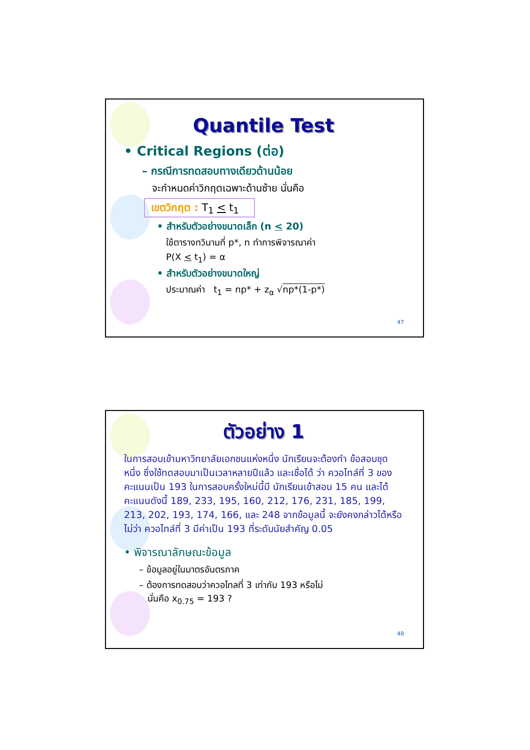Quantile Test
• Critical Regions (ต่อ)
– กรณีการทดสอบทางเดียวด้านน้อย
จะกำหนดค่าวิกฤตเฉพาะด้านซ้าย นั่นคือ
เขตวิกฤต : T<sub>1</sub> < t<sub>1</sub>
• สำหรับตัวอย่างขนาดเล็ก (n < 20)
ใช้ตารางทวินามที่ p*, n ทำการพิจารณาค่า
P(X < t<sub>1</sub>) = α
• สำหรับตัวอย่างขนาดใหญ่
ประมาณค่า t<sub>1</sub> = np* + z<sub>α</sub> √np*(1-p*)
47
ตัวอย่าง 1
ในการสอบเข้ามหาวิทยาลัยเอกชนแห่งหนึ่ง นักเรียนจะต้องทำ ข้อสอบชุดหนึ่ง ซึ่งใช้ทดสอบมาเป็นเวลาหลายปีแล้ว และเชื่อได้ ว่า ควอไทล์ที่ 3 ของคะแนนเป็น 193 ในการสอบครั้งใหม่นี้มี นักเรียนเข้าสอบ 15 คน และได้คะแนนดังนี้ 189, 233, 195, 160, 212, 176, 231, 185, 199, 213, 202, 193, 174, 166, และ 248 จากข้อมูลนี้ จะยังคงกล่าวได้หรือไม่ว่า ควอไทล์ที่ 3 มีค่าเป็น 193 ที่ระดับนัยสำคัญ 0.05
• พิจารณาลักษณะข้อมูล
– ข้อมูลอยู่ในมาตรอันตรภาค
– ต้องการทดสอบว่าควอไทลที่ 3 เท่ากับ 193 หรือไม่
นั่นคือ x<sub>0.75</sub> = 193 ?
48